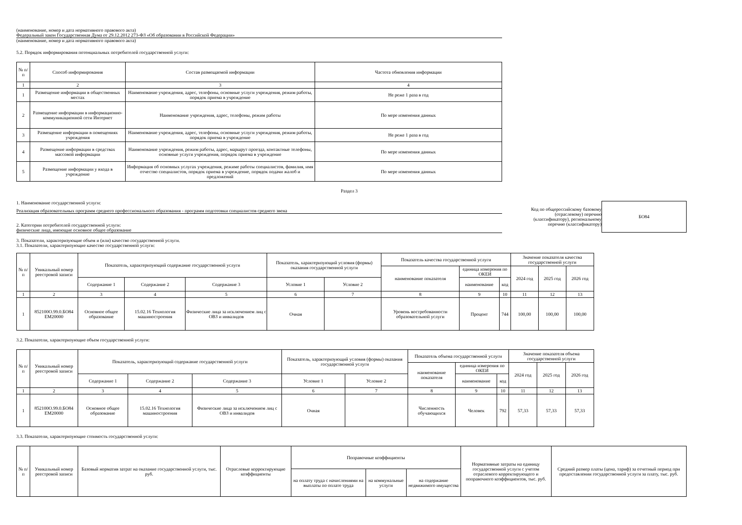(наименование, номер и дата нормативного правового акта)
Федеральный закон Государственная Дума от 29.12.2012 273-ФЗ «Об образовании в Российской Федерации»
(наименование, номер и дата нормативного правового акта)
5.2. Порядок информирования потенциальных потребителей государственной услуги:
| № п/п | Способ информирования | Состав размещаемой информации | Частота обновления информации |
| --- | --- | --- | --- |
| 1 | 2 | 3 | 4 |
| 1 | Размещение информации в общественных местах | Наименование учреждения, адрес, телефоны, основные услуги учреждения, режим работы, порядок приема в учреждение | Не реже 1 раза в год |
| 2 | Размещение информации в информационно-коммуникационной сети Интернет | Наименование учреждения, адрес, телефоны, режим работы | По мере изменения данных |
| 3 | Размещение информации в помещениях учреждения | Наименование учреждения, адрес, телефоны, основные услуги учреждения, режим работы, порядок приема в учреждение | Не реже 1 раза в год |
| 4 | Размещение информации в средствах массовой информации | Наименование учреждения, режим работы, адрес, маршрут проезда, контактные телефоны, основные услуги учреждения, порядок приема в учреждение | По мере изменения данных |
| 5 | Размещение информации у входа в учреждение | Информация об основных услугах учреждения, режиме работы специалистов, фамилия, имя отчество специалистов, порядок приема в учреждение, порядок подачи жалоб и предложений | По мере изменения данных |
Раздел 3
1. Наименование государственной услуги:
Реализация образовательных программ среднего профессионального образования - программ подготовки специалистов среднего звена
2. Категории потребителей государственной услуги:
физические лица, имеющие основное общее образование
Код по общероссийскому базовому (отраслевому) перечню (классификатору), региональному перечню (классификатору)
БО84
3. Показатели, характеризующие объем и (или) качество государственной услуги.
3.1. Показатели, характеризующие качество государственной услуги:
| № п/п | Уникальный номер реестровой записи | Показатель, характеризующий содержание государственной услуги | | | Показатель, характеризующий условия (формы) оказания государственной услуги | | Показатель качества государственной услуги | | | Значение показателя качества государственной услуги | | |
| --- | --- | --- | --- | --- | --- | --- | --- | --- | --- | --- | --- | --- |
| | | | | | | | наименование показателя | единица измерения по ОКЕИ | | 2024 год | 2025 год | 2026 год |
| | | Содержание 1 | Содержание 2 | Содержание 3 | Условие 1 | Условие 2 | | наименование | код | | | |
| 1 | 2 | 3 | 4 | 5 | 6 | 7 | 8 | 9 | 10 | 11 | 12 | 13 |
| 1 | 852100О.99.0.БО84 ЕМ20000 | Основное общее образование | 15.02.16 Технология машиностроения | Физические лица за исключением лиц с ОВЗ и инвалидов | Очная | | Уровень востребованности образовательной услуги | Процент | 744 | 100,00 | 100,00 | 100,00 |
3.2. Показатели, характеризующие объем государственной услуги:
| № п/п | Уникальный номер реестровой записи | Показатель, характеризующий содержание государственной услуги | | | Показатель, характеризующий условия (формы) оказания государственной услуги | | Показатель объема государственной услуги | | | Значение показателя объема государственной услуги | | |
| --- | --- | --- | --- | --- | --- | --- | --- | --- | --- | --- | --- | --- |
| | | | | | | | наименование показателя | единица измерения по ОКЕИ | | 2024 год | 2025 год | 2026 год |
| | | Содержание 1 | Содержание 2 | Содержание 3 | Условие 1 | Условие 2 | | наименование | код | | | |
| 1 | 2 | 3 | 4 | 5 | 6 | 7 | 8 | 9 | 10 | 11 | 12 | 13 |
| 1 | 852100О.99.0.БО84 ЕМ20000 | Основное общее образование | 15.02.16 Технология машиностроения | Физические лица за исключением лиц с ОВЗ и инвалидов | Очная | | Численность обучающихся | Человек | 792 | 57,33 | 57,33 | 57,33 |
3.3. Показатели, характеризующие стоимость государственной услуги:
| № п/п | Уникальный номер реестровой записи | Базовый норматив затрат на оказание государственной услуги, тыс. руб. | Отраслевые корректирующие коэффициенты | Поправочные коэффициенты | | | Нормативные затраты на единицу государственной услуги с учетом отраслевого корректирующего и поправочного коэффициентов, тыс. руб. | Средний размер платы (цена, тариф) за отчетный период при предоставлении государственной услуги за плату, тыс. руб. |
| --- | --- | --- | --- | --- | --- | --- | --- | --- |
| | | | | на оплату труда с начислениями на выплаты по оплате труда | на коммунальные услуги | на содержание недвижимого имущества | | |